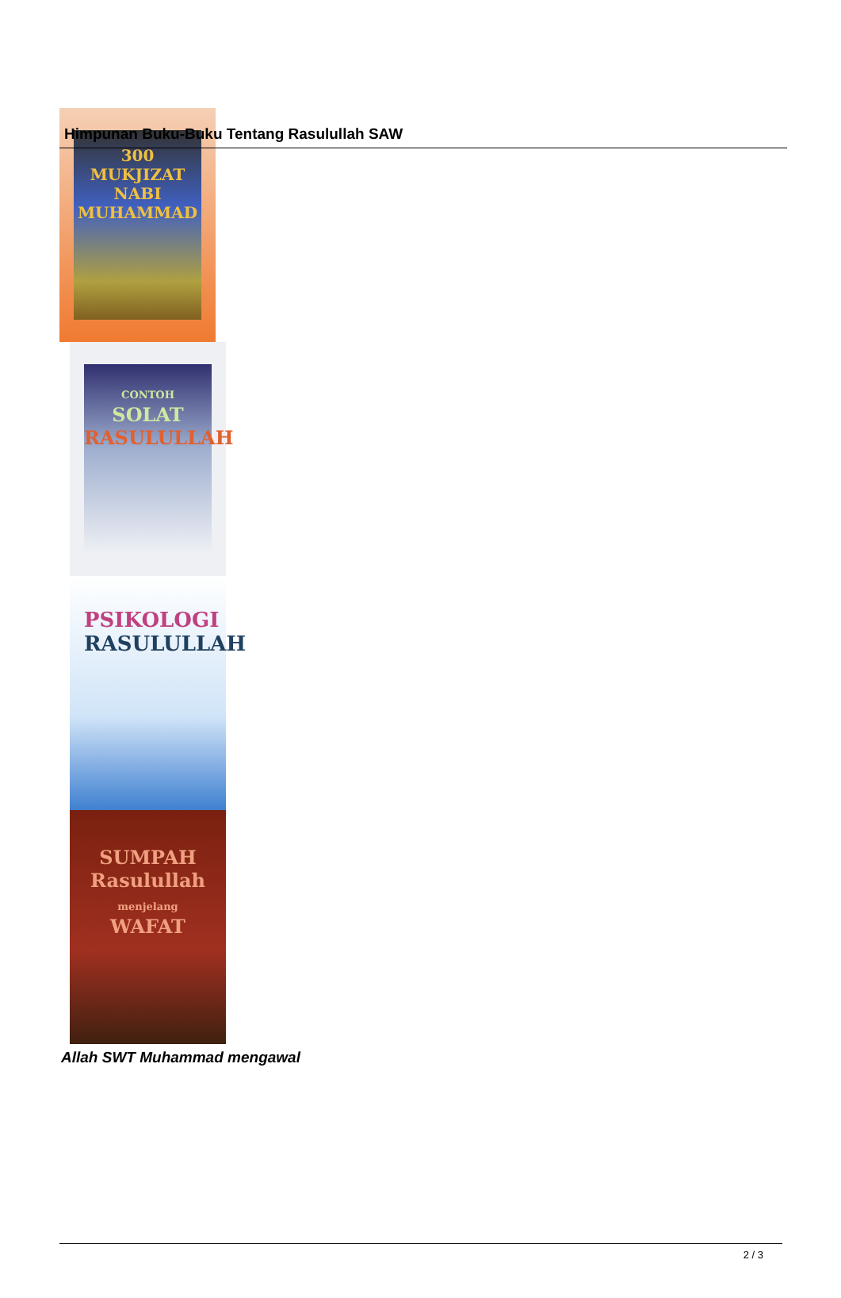Himpunan Buku-Buku Tentang Rasulullah SAW
300
MUKJIZAT
NABI MUHAMMAD
CONTOH
SOLAT
RASULULLAH
PSIKOLOGI
RASULULLAH
SUMPAH
Rasulullah
menjelang
WAFAT
Allah SWT Muhammad mengawal
2 / 3